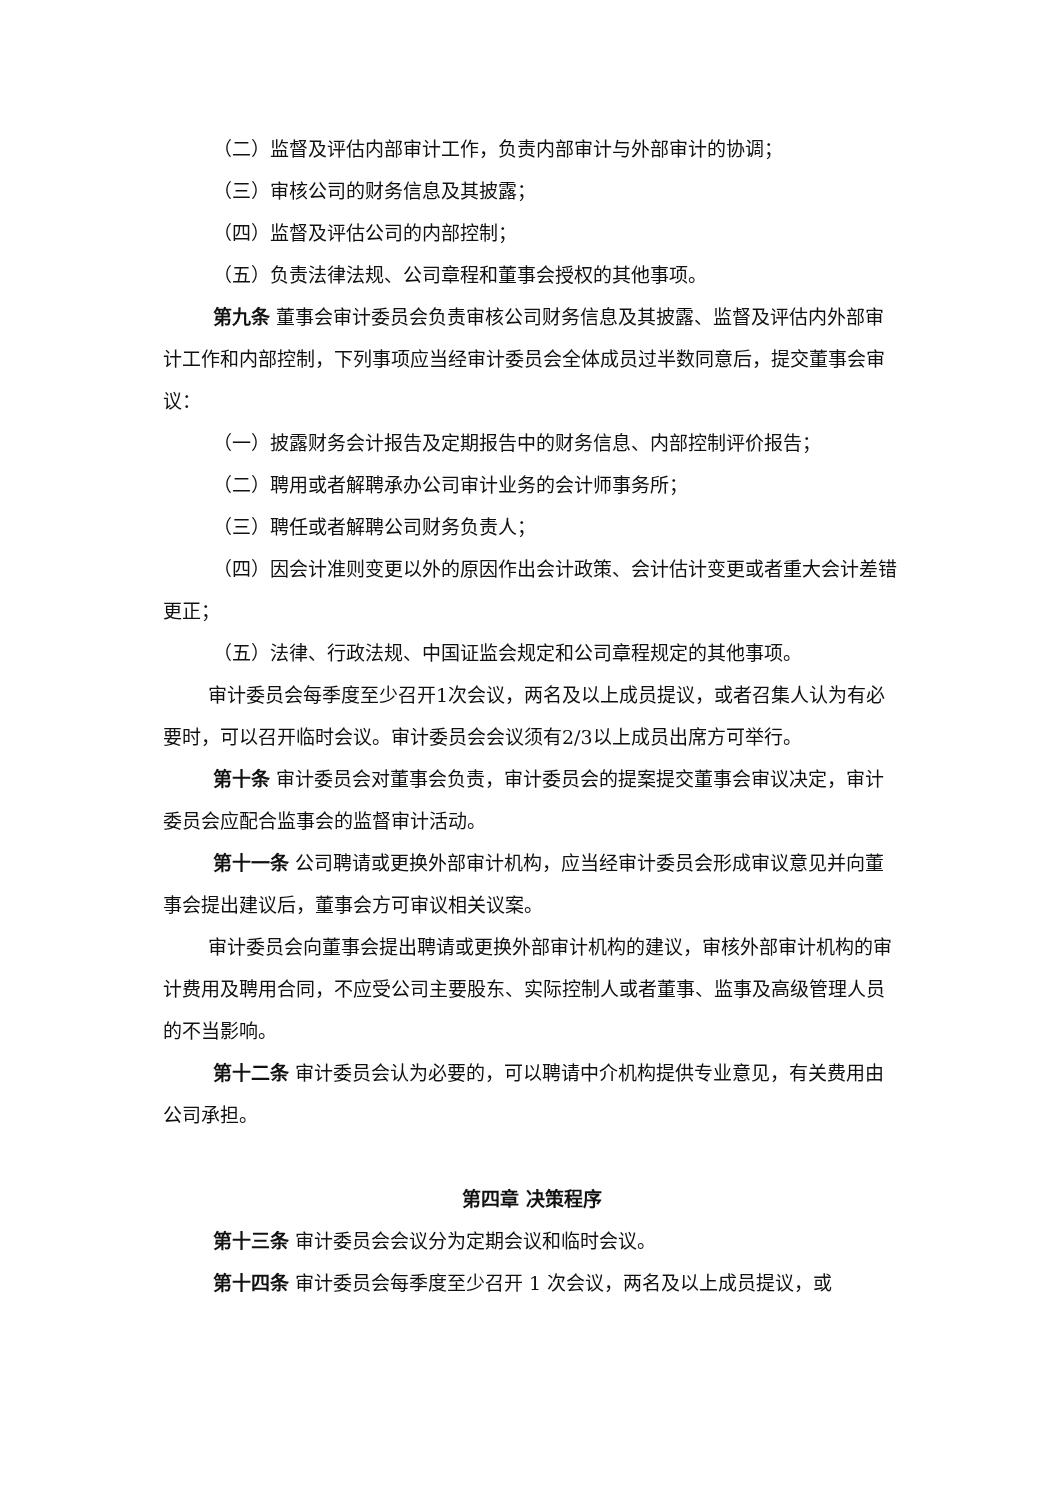（二）监督及评估内部审计工作，负责内部审计与外部审计的协调；
（三）审核公司的财务信息及其披露；
（四）监督及评估公司的内部控制；
（五）负责法律法规、公司章程和董事会授权的其他事项。
第九条 董事会审计委员会负责审核公司财务信息及其披露、监督及评估内外部审计工作和内部控制，下列事项应当经审计委员会全体成员过半数同意后，提交董事会审议：
（一）披露财务会计报告及定期报告中的财务信息、内部控制评价报告；
（二）聘用或者解聘承办公司审计业务的会计师事务所；
（三）聘任或者解聘公司财务负责人；
（四）因会计准则变更以外的原因作出会计政策、会计估计变更或者重大会计差错更正；
（五）法律、行政法规、中国证监会规定和公司章程规定的其他事项。
审计委员会每季度至少召开1次会议，两名及以上成员提议，或者召集人认为有必要时，可以召开临时会议。审计委员会会议须有2/3以上成员出席方可举行。
第十条 审计委员会对董事会负责，审计委员会的提案提交董事会审议决定，审计委员会应配合监事会的监督审计活动。
第十一条 公司聘请或更换外部审计机构，应当经审计委员会形成审议意见并向董事会提出建议后，董事会方可审议相关议案。
审计委员会向董事会提出聘请或更换外部审计机构的建议，审核外部审计机构的审计费用及聘用合同，不应受公司主要股东、实际控制人或者董事、监事及高级管理人员的不当影响。
第十二条 审计委员会认为必要的，可以聘请中介机构提供专业意见，有关费用由公司承担。
第四章 决策程序
第十三条 审计委员会会议分为定期会议和临时会议。
第十四条 审计委员会每季度至少召开 1 次会议，两名及以上成员提议，或